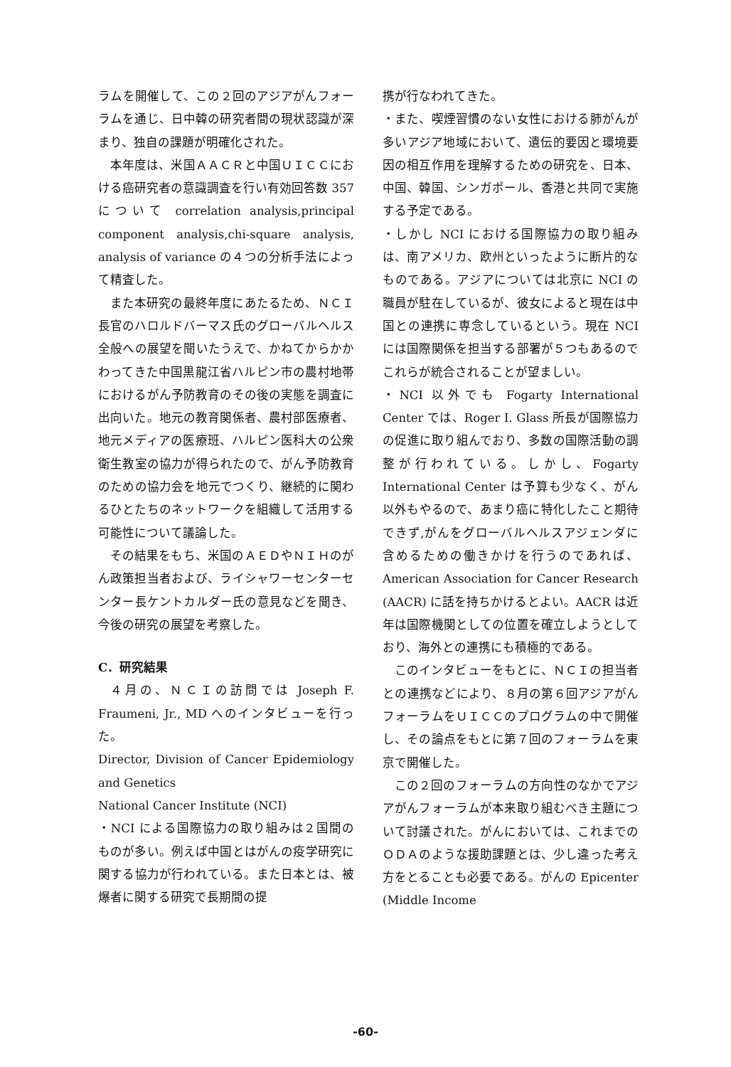ラムを開催して、この２回のアジアがんフォーラムを通じ、日中韓の研究者間の現状認識が深まり、独自の課題が明確化された。
本年度は、米国ＡＡＣＲと中国ＵＩＣＣにおける癌研究者の意識調査を行い有効回答数 357 について correlation analysis,principal component analysis,chi-square analysis, analysis of variance の４つの分析手法によって精査した。
また本研究の最終年度にあたるため、ＮＣＩ長官のハロルドバーマス氏のグローバルヘルス全般への展望を聞いたうえで、かねてからかかわってきた中国黒龍江省ハルピン市の農村地帯におけるがん予防教育のその後の実態を調査に出向いた。地元の教育関係者、農村部医療者、地元メディアの医療班、ハルピン医科大の公衆衛生教室の協力が得られたので、がん予防教育のための協力会を地元でつくり、継続的に関わるひとたちのネットワークを組織して活用する可能性について議論した。
その結果をもち、米国のＡＥＤやＮＩＨのがん政策担当者および、ライシャワーセンターセンター長ケントカルダー氏の意見などを聞き、今後の研究の展望を考察した。
C．研究結果
４月の、ＮＣＩの訪問では Joseph F. Fraumeni, Jr., MD へのインタビューを行った。
Director, Division of Cancer Epidemiology and Genetics
National Cancer Institute (NCI)
・NCI による国際協力の取り組みは２国間のものが多い。例えば中国とはがんの疫学研究に関する協力が行われている。また日本とは、被爆者に関する研究で長期間の提
携が行なわれてきた。
・また、喫煙習慣のない女性における肺がんが多いアジア地域において、遺伝的要因と環境要因の相互作用を理解するための研究を、日本、中国、韓国、シンガポール、香港と共同で実施する予定である。
・しかし NCI における国際協力の取り組みは、南アメリカ、欧州といったように断片的なものである。アジアについては北京に NCI の職員が駐在しているが、彼女によると現在は中国との連携に専念しているという。現在 NCI には国際関係を担当する部署が５つもあるのでこれらが統合されることが望ましい。
・NCI 以外でも Fogarty International Center では、Roger I. Glass 所長が国際協力の促進に取り組んでおり、多数の国際活動の調整が行われている。しかし、Fogarty International Center は予算も少なく、がん以外もやるので、あまり癌に特化したこと期待できず,がんをグローバルヘルスアジェンダに含めるための働きかけを行うのであれば、American Association for Cancer Research (AACR) に話を持ちかけるとよい。AACR は近年は国際機関としての位置を確立しようとしており、海外との連携にも積極的である。
このインタビューをもとに、ＮＣＩの担当者との連携などにより、８月の第６回アジアがんフォーラムをＵＩＣＣのプログラムの中で開催し、その論点をもとに第７回のフォーラムを東京で開催した。
この２回のフォーラムの方向性のなかでアジアがんフォーラムが本来取り組むべき主題について討議された。がんにおいては、これまでのＯＤＡのような援助課題とは、少し違った考え方をとることも必要である。がんの Epicenter (Middle Income
-60-